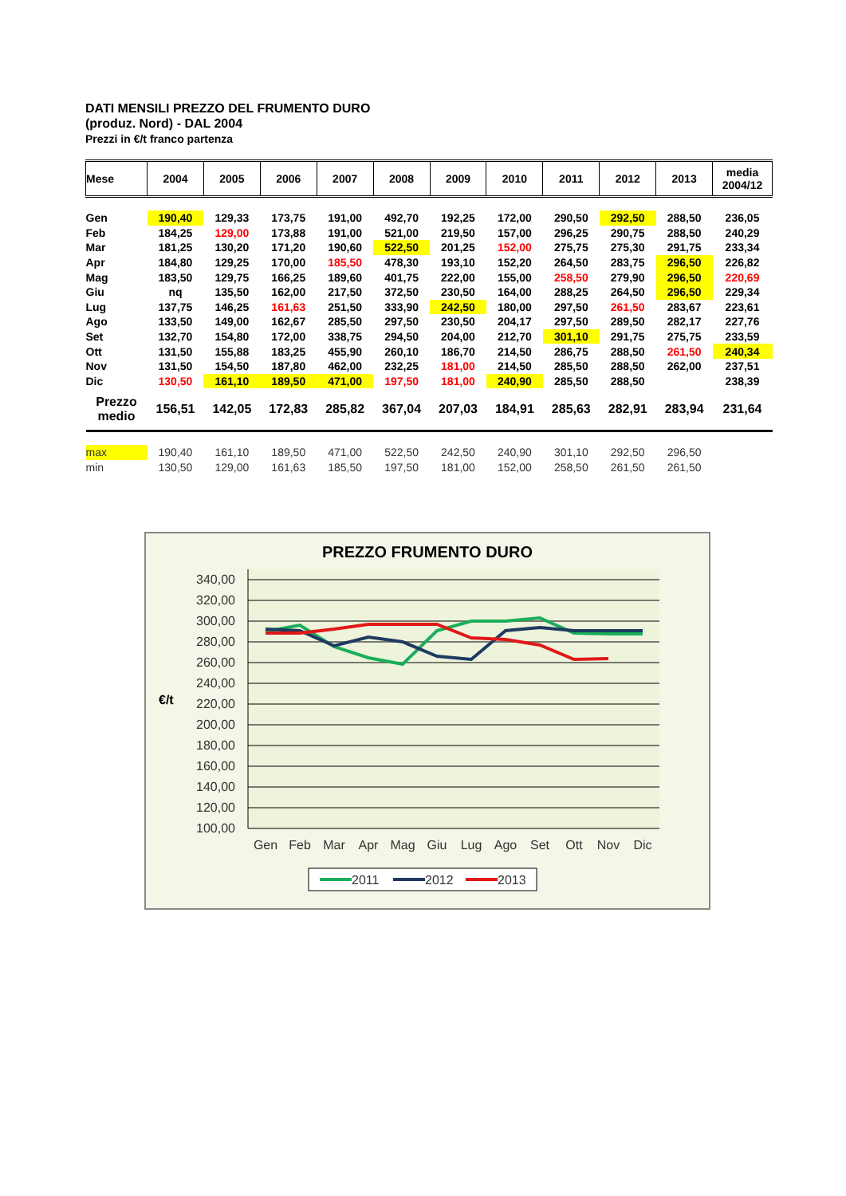DATI MENSILI PREZZO DEL FRUMENTO DURO
(produz. Nord) - DAL 2004
Prezzi in €/t franco partenza
| Mese | 2004 | 2005 | 2006 | 2007 | 2008 | 2009 | 2010 | 2011 | 2012 | 2013 | media 2004/12 |
| --- | --- | --- | --- | --- | --- | --- | --- | --- | --- | --- | --- |
| Gen | 190,40 | 129,33 | 173,75 | 191,00 | 492,70 | 192,25 | 172,00 | 290,50 | 292,50 | 288,50 | 236,05 |
| Feb | 184,25 | 129,00 | 173,88 | 191,00 | 521,00 | 219,50 | 157,00 | 296,25 | 290,75 | 288,50 | 240,29 |
| Mar | 181,25 | 130,20 | 171,20 | 190,60 | 522,50 | 201,25 | 152,00 | 275,75 | 275,30 | 291,75 | 233,34 |
| Apr | 184,80 | 129,25 | 170,00 | 185,50 | 478,30 | 193,10 | 152,20 | 264,50 | 283,75 | 296,50 | 226,82 |
| Mag | 183,50 | 129,75 | 166,25 | 189,60 | 401,75 | 222,00 | 155,00 | 258,50 | 279,90 | 296,50 | 220,69 |
| Giu | nq | 135,50 | 162,00 | 217,50 | 372,50 | 230,50 | 164,00 | 288,25 | 264,50 | 296,50 | 229,34 |
| Lug | 137,75 | 146,25 | 161,63 | 251,50 | 333,90 | 242,50 | 180,00 | 297,50 | 261,50 | 283,67 | 223,61 |
| Ago | 133,50 | 149,00 | 162,67 | 285,50 | 297,50 | 230,50 | 204,17 | 297,50 | 289,50 | 282,17 | 227,76 |
| Set | 132,70 | 154,80 | 172,00 | 338,75 | 294,50 | 204,00 | 212,70 | 301,10 | 291,75 | 275,75 | 233,59 |
| Ott | 131,50 | 155,88 | 183,25 | 455,90 | 260,10 | 186,70 | 214,50 | 286,75 | 288,50 | 261,50 | 240,34 |
| Nov | 131,50 | 154,50 | 187,80 | 462,00 | 232,25 | 181,00 | 214,50 | 285,50 | 288,50 | 262,00 | 237,51 |
| Dic | 130,50 | 161,10 | 189,50 | 471,00 | 197,50 | 181,00 | 240,90 | 285,50 | 288,50 | | 238,39 |
| Prezzo medio | 156,51 | 142,05 | 172,83 | 285,82 | 367,04 | 207,03 | 184,91 | 285,63 | 282,91 | 283,94 | 231,64 |
| max | 190,40 | 161,10 | 189,50 | 471,00 | 522,50 | 242,50 | 240,90 | 301,10 | 292,50 | 296,50 | |
| min | 130,50 | 129,00 | 161,63 | 185,50 | 197,50 | 181,00 | 152,00 | 258,50 | 261,50 | 261,50 | |
PREZZO FRUMENTO DURO
340,00
320,00
300,00
280,00
260,00
240,00
220,00
200,00
180,00
160,00
140,00
120,00
100,00
€/t
Gen
Feb
Mar
Apr
Mag
Giu
Lug
Ago
Set
Ott
Nov
Dic
2011
2012
2013